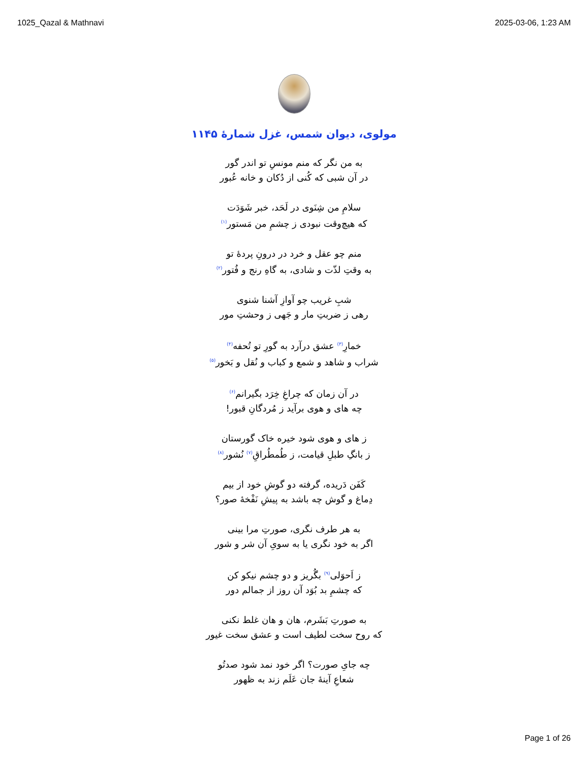1025_Qazal & Mathnavi 2025-03-06, 1:23 AM
مولوی، دیوان شمس، غزل شمارهٔ ۱۱۴۵
به من نگر که منم مونسِ تو اندر گور
در آن شبی که کُنی از دُکان و خانه عُبور
سلامِ من شِنَوی در لَحَد، خبر شَوَدَت
که هیچ‌وقت نبودی ز چشمِ من مَستور<sup>(۱)</sup>
منم چو عقل و خرد در درونِ پردهٔ تو
به وقتِ لذّت و شادی، به گاهِ رنج و فُتور<sup>(۲)</sup>
شبِ غریب چو آوازِ آشنا شنوی
رهی ز ضربتِ مار و جَهی ز وحشتِ مور
خمارِ<sup>(۳)</sup> عشق درآرد به گورِ تو تُحفه<sup>(۴)</sup>
شراب و شاهد و شمع و کباب و نُقل و بَخور<sup>(۵)</sup>
در آن زمان که چراغِ خِرَد بگیرانم<sup>(۶)</sup>
چه های و هوی برآید ز مُردگانِ قبور!
ز های و هوی شود خیره خاک گورستان
ز بانگِ طبلِ قیامت، ز طُمطُراقِ<sup>(۷)</sup> نُشور<sup>(۸)</sup>
کَفَن دَریده، گرفته دو گوشِ خود از بیم
دِماغ و گوش چه باشد به پیشِ نَفْخهٔ صور؟
به هر طرف نگری، صورتِ مرا بینی
اگر به خود نگری یا به سویِ آن شر و شور
ز اَحوَلی<sup>(۹)</sup> بگُریز و دو چشم نیکو کن
که چشمِ بد بُوَد آن روز از جمالم دور
به صورتِ بَشَرم، هان و هان غلط نکنی
که روح سخت لطیف است و عشق سخت غیور
چه جایِ صورت؟ اگر خود نمد شود صدتُو
شعاعِ آینهٔ جان عَلَم زند به ظهور
Page 1 of 26